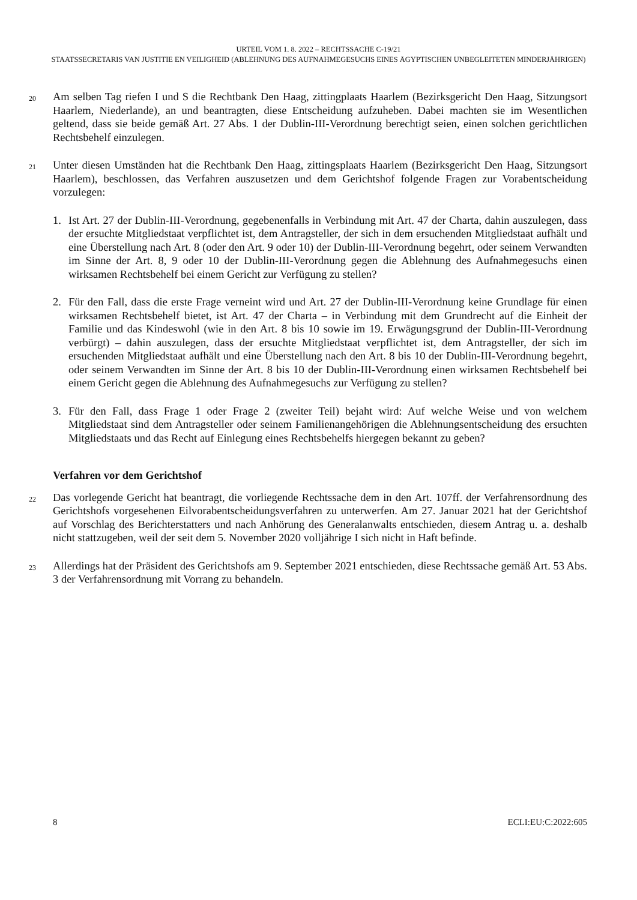URTEIL VOM 1. 8. 2022 – RECHTSSACHE C-19/21
STAATSSECRETARIS VAN JUSTITIE EN VEILIGHEID (ABLEHNUNG DES AUFNAHMEGESUCHS EINES ÄGYPTISCHEN UNBEGLEITETEN MINDERJÄHRIGEN)
20
Am selben Tag riefen I und S die Rechtbank Den Haag, zittingplaats Haarlem (Bezirksgericht Den Haag, Sitzungsort Haarlem, Niederlande), an und beantragten, diese Entscheidung aufzuheben. Dabei machten sie im Wesentlichen geltend, dass sie beide gemäß Art. 27 Abs. 1 der Dublin-III-Verordnung berechtigt seien, einen solchen gerichtlichen Rechtsbehelf einzulegen.
21
Unter diesen Umständen hat die Rechtbank Den Haag, zittingsplaats Haarlem (Bezirksgericht Den Haag, Sitzungsort Haarlem), beschlossen, das Verfahren auszusetzen und dem Gerichtshof folgende Fragen zur Vorabentscheidung vorzulegen:
1. Ist Art. 27 der Dublin-III-Verordnung, gegebenenfalls in Verbindung mit Art. 47 der Charta, dahin auszulegen, dass der ersuchte Mitgliedstaat verpflichtet ist, dem Antragsteller, der sich in dem ersuchenden Mitgliedstaat aufhält und eine Überstellung nach Art. 8 (oder den Art. 9 oder 10) der Dublin-III-Verordnung begehrt, oder seinem Verwandten im Sinne der Art. 8, 9 oder 10 der Dublin-III-Verordnung gegen die Ablehnung des Aufnahmegesuchs einen wirksamen Rechtsbehelf bei einem Gericht zur Verfügung zu stellen?
2. Für den Fall, dass die erste Frage verneint wird und Art. 27 der Dublin-III-Verordnung keine Grundlage für einen wirksamen Rechtsbehelf bietet, ist Art. 47 der Charta – in Verbindung mit dem Grundrecht auf die Einheit der Familie und das Kindeswohl (wie in den Art. 8 bis 10 sowie im 19. Erwägungsgrund der Dublin-III-Verordnung verbürgt) – dahin auszulegen, dass der ersuchte Mitgliedstaat verpflichtet ist, dem Antragsteller, der sich im ersuchenden Mitgliedstaat aufhält und eine Überstellung nach den Art. 8 bis 10 der Dublin-III-Verordnung begehrt, oder seinem Verwandten im Sinne der Art. 8 bis 10 der Dublin-III-Verordnung einen wirksamen Rechtsbehelf bei einem Gericht gegen die Ablehnung des Aufnahmegesuchs zur Verfügung zu stellen?
3. Für den Fall, dass Frage 1 oder Frage 2 (zweiter Teil) bejaht wird: Auf welche Weise und von welchem Mitgliedstaat sind dem Antragsteller oder seinem Familienangehörigen die Ablehnungsentscheidung des ersuchten Mitgliedstaats und das Recht auf Einlegung eines Rechtsbehelfs hiergegen bekannt zu geben?
Verfahren vor dem Gerichtshof
22
Das vorlegende Gericht hat beantragt, die vorliegende Rechtssache dem in den Art. 107ff. der Verfahrensordnung des Gerichtshofs vorgesehenen Eilvorabentscheidungsverfahren zu unterwerfen. Am 27. Januar 2021 hat der Gerichtshof auf Vorschlag des Berichterstatters und nach Anhörung des Generalanwalts entschieden, diesem Antrag u. a. deshalb nicht stattzugeben, weil der seit dem 5. November 2020 volljährige I sich nicht in Haft befinde.
23
Allerdings hat der Präsident des Gerichtshofs am 9. September 2021 entschieden, diese Rechtssache gemäß Art. 53 Abs. 3 der Verfahrensordnung mit Vorrang zu behandeln.
8 ECLI:EU:C:2022:605